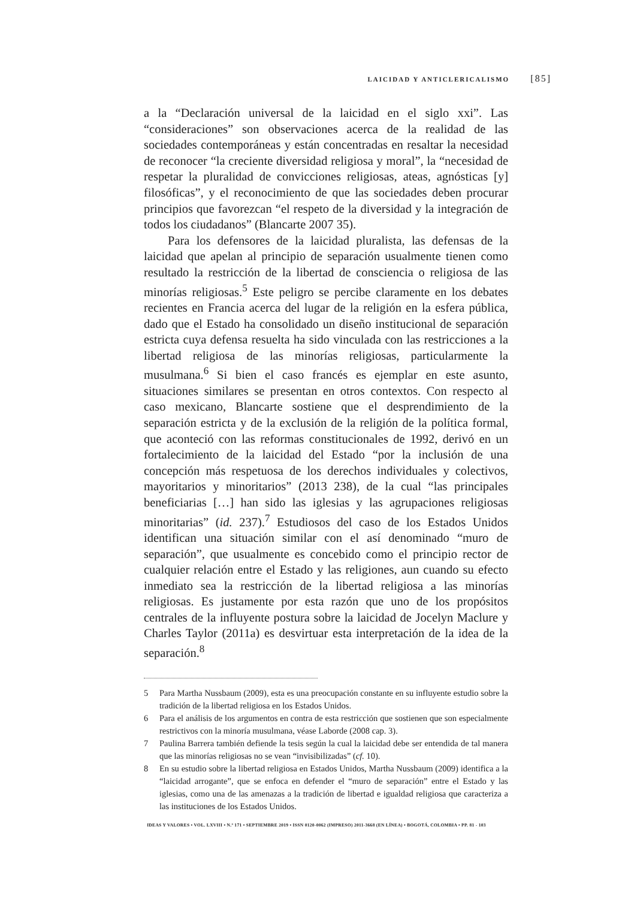LAICIDAD Y ANTICLERICALISMO [85]
a la “Declaración universal de la laicidad en el siglo xxi”. Las “consideraciones” son observaciones acerca de la realidad de las sociedades contemporáneas y están concentradas en resaltar la necesidad de reconocer “la creciente diversidad religiosa y moral”, la “necesidad de respetar la pluralidad de convicciones religiosas, ateas, agnósticas [y] filosóficas”, y el reconocimiento de que las sociedades deben procurar principios que favorezcan “el respeto de la diversidad y la integración de todos los ciudadanos” (Blancarte 2007 35).
Para los defensores de la laicidad pluralista, las defensas de la laicidad que apelan al principio de separación usualmente tienen como resultado la restricción de la libertad de consciencia o religiosa de las minorías religiosas.<sup>5</sup> Este peligro se percibe claramente en los debates recientes en Francia acerca del lugar de la religión en la esfera pública, dado que el Estado ha consolidado un diseño institucional de separación estricta cuya defensa resuelta ha sido vinculada con las restricciones a la libertad religiosa de las minorías religiosas, particularmente la musulmana.<sup>6</sup> Si bien el caso francés es ejemplar en este asunto, situaciones similares se presentan en otros contextos. Con respecto al caso mexicano, Blancarte sostiene que el desprendimiento de la separación estricta y de la exclusión de la religión de la política formal, que aconteció con las reformas constitucionales de 1992, derivó en un fortalecimiento de la laicidad del Estado “por la inclusión de una concepción más respetuosa de los derechos individuales y colectivos, mayoritarios y minoritarios” (2013 238), de la cual “las principales beneficiarias […] han sido las iglesias y las agrupaciones religiosas minoritarias” (id. 237).<sup>7</sup> Estudiosos del caso de los Estados Unidos identifican una situación similar con el así denominado “muro de separación”, que usualmente es concebido como el principio rector de cualquier relación entre el Estado y las religiones, aun cuando su efecto inmediato sea la restricción de la libertad religiosa a las minorías religiosas. Es justamente por esta razón que uno de los propósitos centrales de la influyente postura sobre la laicidad de Jocelyn Maclure y Charles Taylor (2011a) es desvirtuar esta interpretación de la idea de la separación.<sup>8</sup>
5 Para Martha Nussbaum (2009), esta es una preocupación constante en su influyente estudio sobre la tradición de la libertad religiosa en los Estados Unidos.
6 Para el análisis de los argumentos en contra de esta restricción que sostienen que son especialmente restrictivos con la minoría musulmana, véase Laborde (2008 cap. 3).
7 Paulina Barrera también defiende la tesis según la cual la laicidad debe ser entendida de tal manera que las minorías religiosas no se vean “invisibilizadas” (cf. 10).
8 En su estudio sobre la libertad religiosa en Estados Unidos, Martha Nussbaum (2009) identifica a la “laicidad arrogante”, que se enfoca en defender el “muro de separación” entre el Estado y las iglesias, como una de las amenazas a la tradición de libertad e igualdad religiosa que caracteriza a las instituciones de los Estados Unidos.
IDEAS Y VALORES • VOL. LXVIII • N.º 171 • SEPTIEMBRE 2019 • ISSN 0120-0062 (IMPRESO) 2011-3668 (EN LÍNEA) • BOGOTÁ, COLOMBIA • PP. 81 - 103